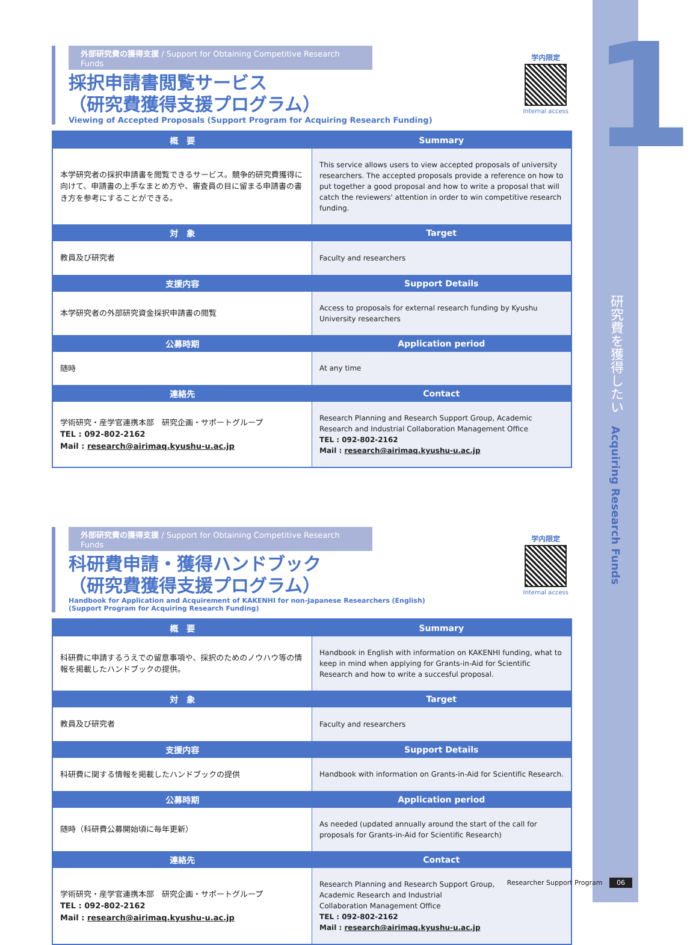1
研究費を獲得したい
Acquiring Research Funds
外部研究費の獲得支援 / Support for Obtaining Competitive Research Funds
採択申請書閲覧サービス
（研究費獲得支援プログラム）
Viewing of Accepted Proposals (Support Program for Acquiring Research Funding)
学内限定
Internal access
| 概 要 | Summary |
| --- | --- |
| 本学研究者の採択申請書を閲覧できるサービス。競争的研究費獲得に向けて、申請書の上手なまとめ方や、審査員の目に留まる申請書の書き方を参考にすることができる。 | This service allows users to view accepted proposals of university researchers. The accepted proposals provide a reference on how to put together a good proposal and how to write a proposal that will catch the reviewers' attention in order to win competitive research funding. |
| 対 象 | Target |
| 教員及び研究者 | Faculty and researchers |
| 支援内容 | Support Details |
| 本学研究者の外部研究資金採択申請書の閲覧 | Access to proposals for external research funding by Kyushu University researchers |
| 公募時期 | Application period |
| 随時 | At any time |
| 連絡先 | Contact |
| 学術研究・産学官連携本部 研究企画・サポートグループ TEL : 092-802-2162 Mail : research@airimaq.kyushu-u.ac.jp | Research Planning and Research Support Group, Academic Research and Industrial Collaboration Management Office TEL : 092-802-2162 Mail : research@airimaq.kyushu-u.ac.jp |
外部研究費の獲得支援 / Support for Obtaining Competitive Research Funds
科研費申請・獲得ハンドブック
（研究費獲得支援プログラム）
Handbook for Application and Acquirement of KAKENHI for non-Japanese Researchers (English)
(Support Program for Acquiring Research Funding)
学内限定
Internal access
| 概 要 | Summary |
| --- | --- |
| 科研費に申請するうえでの留意事項や、採択のためのノウハウ等の情報を掲載したハンドブックの提供。 | Handbook in English with information on KAKENHI funding, what to keep in mind when applying for Grants-in-Aid for Scientific Research and how to write a succesful proposal. |
| 対 象 | Target |
| 教員及び研究者 | Faculty and researchers |
| 支援内容 | Support Details |
| 科研費に関する情報を掲載したハンドブックの提供 | Handbook with information on Grants-in-Aid for Scientific Research. |
| 公募時期 | Application period |
| 随時（科研費公募開始頃に毎年更新） | As needed (updated annually around the start of the call for proposals for Grants-in-Aid for Scientific Research) |
| 連絡先 | Contact |
| 学術研究・産学官連携本部 研究企画・サポートグループ TEL : 092-802-2162 Mail : research@airimaq.kyushu-u.ac.jp | Research Planning and Research Support Group, Academic Research and Industrial Collaboration Management Office TEL : 092-802-2162 Mail : research@airimaq.kyushu-u.ac.jp |
Researcher Support Program 06